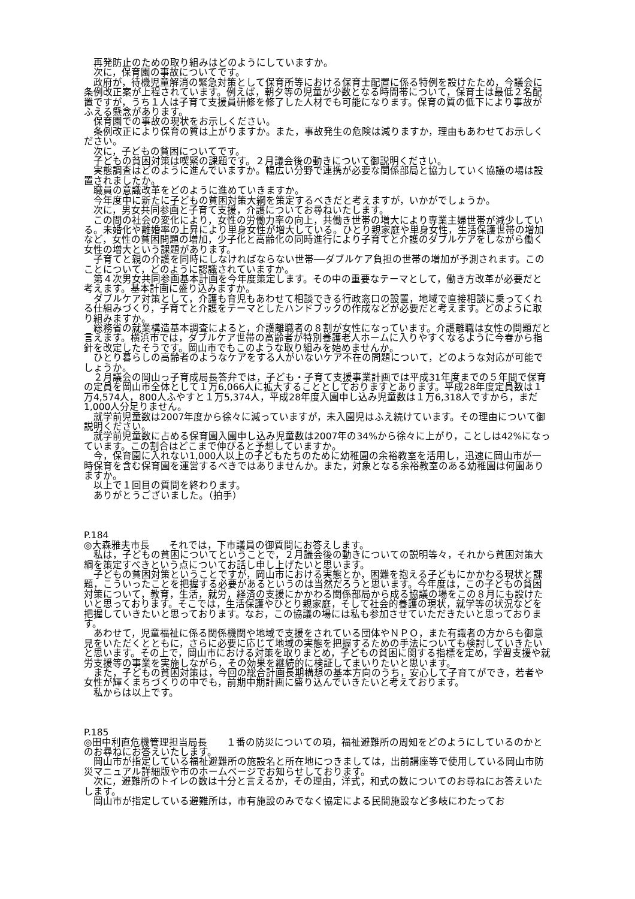再発防止のための取り組みはどのようにしていますか。
　次に，保育園の事故についてです。
　政府が，待機児童解消の緊急対策として保育所等における保育士配置に係る特例を設けたため，今議会に条例改正案が上程されています。例えば，朝夕等の児童が少数となる時間帯について，保育士は最低２名配置ですが，うち１人は子育て支援員研修を修了した人材でも可能になります。保育の質の低下により事故がふえる懸念があります。
　保育園での事故の現状をお示しください。
　条例改正により保育の質は上がりますか。また，事故発生の危険は減りますか，理由もあわせてお示しください。
　次に，子どもの貧困についてです。
　子どもの貧困対策は喫緊の課題です。２月議会後の動きについて御説明ください。
　実態調査はどのように進んでいますか。幅広い分野で連携が必要な関係部局と協力していく協議の場は設置されましたか。
　職員の意識改革をどのように進めていきますか。
　今年度中に新たに子どもの貧困対策大綱を策定するべきだと考えますが，いかがでしょうか。
　次に，男女共同参画と子育て支援，介護についてお尋ねいたします。
　この間の社会の変化により，女性の労働力率の向上，共働き世帯の増大により専業主婦世帯が減少している。未婚化や離婚率の上昇により単身女性が増大している。ひとり親家庭や単身女性，生活保護世帯の増加など，女性の貧困問題の増加，少子化と高齢化の同時進行により子育てと介護のダブルケアをしながら働く女性の増大という課題があります。
　子育てと親の介護を同時にしなければならない世帯──ダブルケア負担の世帯の増加が予測されます。このことについて，どのように認識されていますか。
　第４次男女共同参画基本計画を今年度策定します。その中の重要なテーマとして，働き方改革が必要だと考えます。基本計画に盛り込みますか。
　ダブルケア対策として，介護も育児もあわせて相談できる行政窓口の設置，地域で直接相談に乗ってくれる仕組みづくり，子育てと介護をテーマとしたハンドブックの作成などが必要だと考えます。どのように取り組みますか。
　総務省の就業構造基本調査によると，介護離職者の８割が女性になっています。介護離職は女性の問題だと言えます。横浜市では，ダブルケア世帯の高齢者が特別養護老人ホームに入りやすくなるように今春から指針を改定したそうです。岡山市でもこのような取り組みを始めませんか。
　ひとり暮らしの高齢者のようなケアをする人がいないケア不在の問題について，どのような対応が可能でしょうか。
　２月議会の岡山っ子育成局長答弁では，子ども・子育て支援事業計画では平成31年度までの５年間で保育の定員を岡山市全体として１万6,066人に拡大することとしておりますとあります。平成28年度定員数は１万4,574人，800人ふやすと１万5,374人，平成28年度入園申し込み児童数は１万6,318人ですから，まだ1,000人分足りません。
　就学前児童数は2007年度から徐々に減っていますが，未入園児はふえ続けています。その理由について御説明ください。
　就学前児童数に占める保育園入園申し込み児童数は2007年の34%から徐々に上がり，ことしは42%になっています。この割合はどこまで伸びると予想していますか。
　今，保育園に入れない1,000人以上の子どもたちのために幼稚園の余裕教室を活用し，迅速に岡山市が一時保育を含む保育園を運営するべきではありませんか。また，対象となる余裕教室のある幼稚園は何園ありますか。
　以上で１回目の質問を終わります。
　ありがとうございました。（拍手）
P.184
◎大森雅夫市長　　それでは，下市議員の御質問にお答えします。
　私は，子どもの貧困についてということで，２月議会後の動きについての説明等々，それから貧困対策大綱を策定すべきという点についてお話し申し上げたいと思います。
　子どもの貧困対策ということですが，岡山市における実態とか，困難を抱える子どもにかかわる現状と課題，こういったことを把握する必要があるというのは当然だろうと思います。今年度は，この子どもの貧困対策について，教育，生活，就労，経済の支援にかかわる関係部局から成る協議の場をこの８月にも設けたいと思っております。そこでは，生活保護やひとり親家庭，そして社会的養護の現状，就学等の状況などを把握していきたいと思っております。なお，この協議の場には私も参加させていただきたいと思っております。
　あわせて，児童福祉に係る関係機関や地域で支援をされている団体やＮＰＯ，また有識者の方からも御意見をいただくとともに，さらに必要に応じて地域の実態を把握するための手法についても検討していきたいと思います。その上で，岡山市における対策を取りまとめ，子どもの貧困に関する指標を定め，学習支援や就労支援等の事業を実施しながら，その効果を継続的に検証してまいりたいと思います。
　また，子どもの貧困対策は，今回の総合計画長期構想の基本方向のうち，安心して子育てができ，若者や女性が輝くまちづくりの中でも，前期中期計画に盛り込んでいきたいと考えております。
　私からは以上です。
P.185
◎田中利直危機管理担当局長　　１番の防災についての項，福祉避難所の周知をどのようにしているのかとのお尋ねにお答えいたします。
　岡山市が指定している福祉避難所の施設名と所在地につきましては，出前講座等で使用している岡山市防災マニュアル詳細版や市のホームページでお知らせしております。
　次に，避難所のトイレの数は十分と言えるか，その理由，洋式，和式の数についてのお尋ねにお答えいたします。
　岡山市が指定している避難所は，市有施設のみでなく協定による民間施設など多岐にわたってお